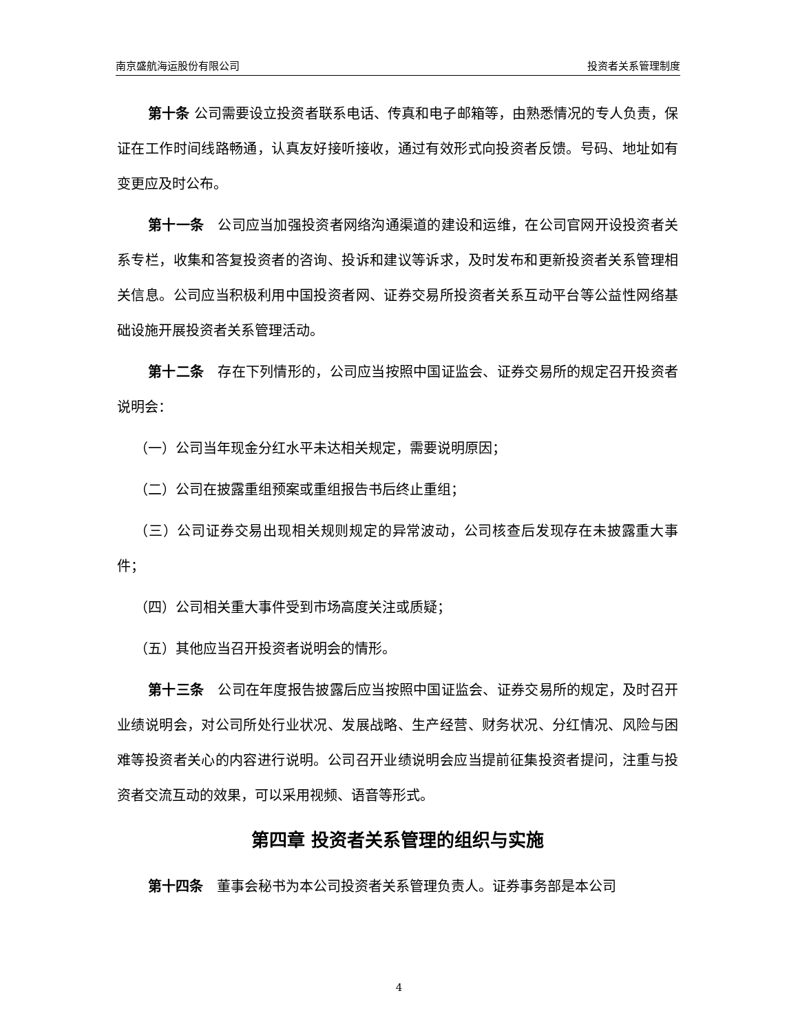南京盛航海运股份有限公司 投资者关系管理制度
第十条 公司需要设立投资者联系电话、传真和电子邮箱等，由熟悉情况的专人负责，保证在工作时间线路畅通，认真友好接听接收，通过有效形式向投资者反馈。号码、地址如有变更应及时公布。
第十一条　公司应当加强投资者网络沟通渠道的建设和运维，在公司官网开设投资者关系专栏，收集和答复投资者的咨询、投诉和建议等诉求，及时发布和更新投资者关系管理相关信息。公司应当积极利用中国投资者网、证券交易所投资者关系互动平台等公益性网络基础设施开展投资者关系管理活动。
第十二条　存在下列情形的，公司应当按照中国证监会、证券交易所的规定召开投资者说明会：
（一）公司当年现金分红水平未达相关规定，需要说明原因；
（二）公司在披露重组预案或重组报告书后终止重组；
（三）公司证券交易出现相关规则规定的异常波动，公司核查后发现存在未披露重大事件；
（四）公司相关重大事件受到市场高度关注或质疑；
（五）其他应当召开投资者说明会的情形。
第十三条　公司在年度报告披露后应当按照中国证监会、证券交易所的规定，及时召开业绩说明会，对公司所处行业状况、发展战略、生产经营、财务状况、分红情况、风险与困难等投资者关心的内容进行说明。公司召开业绩说明会应当提前征集投资者提问，注重与投资者交流互动的效果，可以采用视频、语音等形式。
第四章 投资者关系管理的组织与实施
第十四条　董事会秘书为本公司投资者关系管理负责人。证券事务部是本公司
4